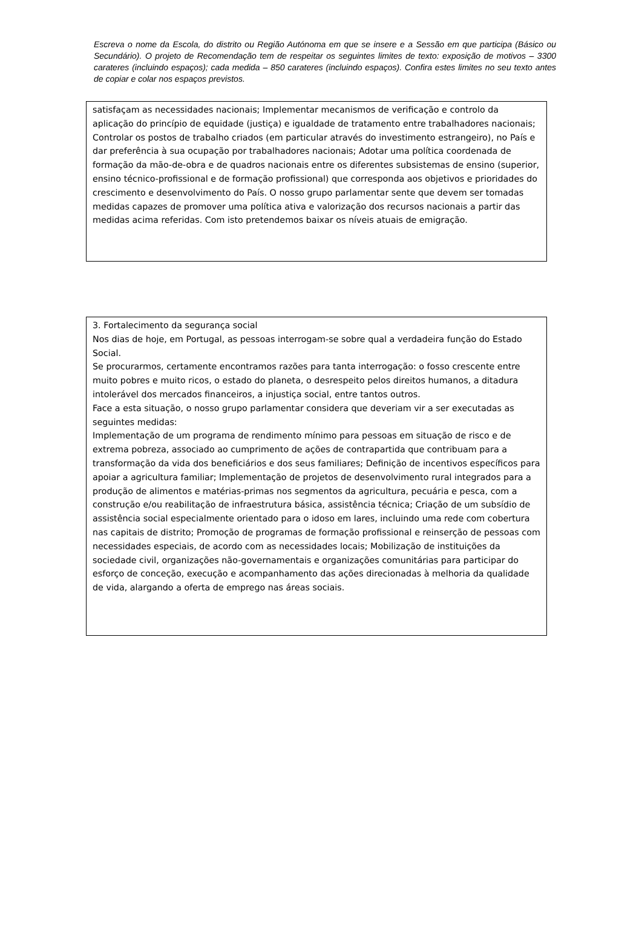Escreva o nome da Escola, do distrito ou Região Autónoma em que se insere e a Sessão em que participa (Básico ou Secundário). O projeto de Recomendação tem de respeitar os seguintes limites de texto: exposição de motivos – 3300 carateres (incluindo espaços); cada medida – 850 carateres (incluindo espaços). Confira estes limites no seu texto antes de copiar e colar nos espaços previstos.
satisfaçam as necessidades nacionais; Implementar mecanismos de verificação e controlo da aplicação do princípio de equidade (justiça) e igualdade de tratamento entre trabalhadores nacionais; Controlar os postos de trabalho criados (em particular através do investimento estrangeiro), no País e dar preferência à sua ocupação por trabalhadores nacionais; Adotar uma política coordenada de formação da mão-de-obra e de quadros nacionais entre os diferentes subsistemas de ensino (superior, ensino técnico-profissional e de formação profissional) que corresponda aos objetivos e prioridades do crescimento e desenvolvimento do País. O nosso grupo parlamentar sente que devem ser tomadas medidas capazes de promover uma política ativa e valorização dos recursos nacionais a partir das medidas acima referidas. Com isto pretendemos baixar os níveis atuais de emigração.
3. Fortalecimento da segurança social
Nos dias de hoje, em Portugal, as pessoas interrogam-se sobre qual a verdadeira função do Estado Social.
Se procurarmos, certamente encontramos razões para tanta interrogação: o fosso crescente entre muito pobres e muito ricos, o estado do planeta, o desrespeito pelos direitos humanos, a ditadura intolerável dos mercados financeiros, a injustiça social, entre tantos outros.
Face a esta situação, o nosso grupo parlamentar considera que deveriam vir a ser executadas as seguintes medidas:
Implementação de um programa de rendimento mínimo para pessoas em situação de risco e de extrema pobreza, associado ao cumprimento de ações de contrapartida que contribuam para a transformação da vida dos beneficiários e dos seus familiares; Definição de incentivos específicos para apoiar a agricultura familiar; Implementação de projetos de desenvolvimento rural integrados para a produção de alimentos e matérias-primas nos segmentos da agricultura, pecuária e pesca, com a construção e/ou reabilitação de infraestrutura básica, assistência técnica; Criação de um subsídio de assistência social especialmente orientado para o idoso em lares, incluindo uma rede com cobertura nas capitais de distrito; Promoção de programas de formação profissional e reinserção de pessoas com necessidades especiais, de acordo com as necessidades locais; Mobilização de instituições da sociedade civil, organizações não-governamentais e organizações comunitárias para participar do esforço de conceção, execução e acompanhamento das ações direcionadas à melhoria da qualidade de vida, alargando a oferta de emprego nas áreas sociais.